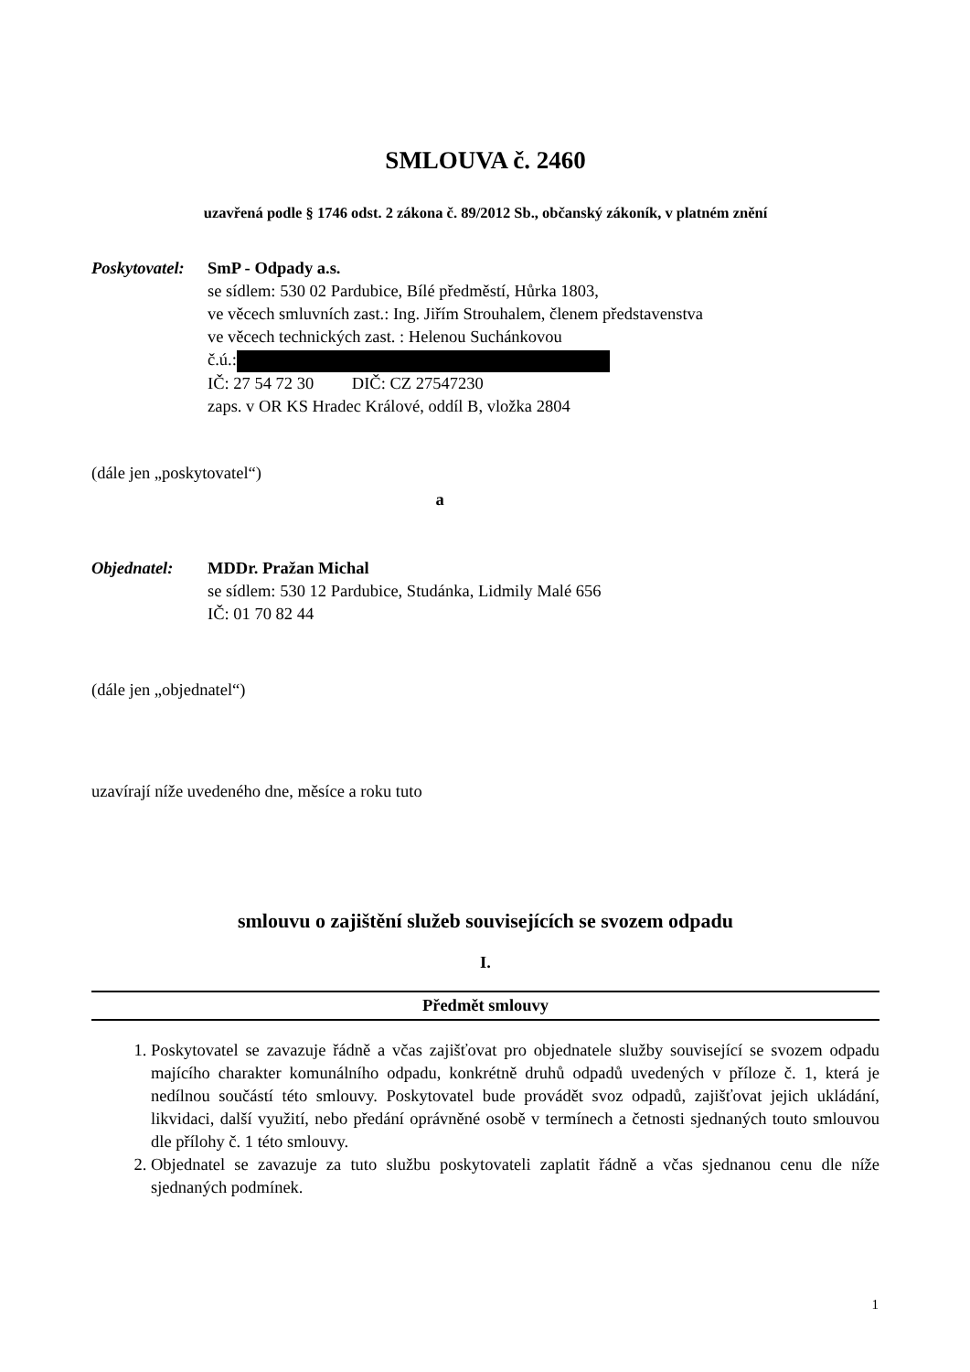SMLOUVA č. 2460
uzavřená podle § 1746 odst. 2 zákona č. 89/2012 Sb., občanský zákoník, v platném znění
Poskytovatel:
SmP - Odpady a.s.
se sídlem: 530 02 Pardubice, Bílé předměstí, Hůrka 1803,
ve věcech smluvních zast.: Ing. Jiřím Strouhalem, členem představenstva
ve věcech technických zast. : Helenou Suchánkovou
č.ú.:
IČ: 27 54 72 30 DIČ: CZ 27547230
zaps. v OR KS Hradec Králové, oddíl B, vložka 2804
(dále jen „poskytovatel“)
a
Objednatel: MDDr. Pražan Michal
se sídlem: 530 12 Pardubice, Studánka, Lidmily Malé 656
IČ: 01 70 82 44
(dále jen „objednatel“)
uzavírají níže uvedeného dne, měsíce a roku tuto
smlouvu o zajištění služeb souvisejících se svozem odpadu
I.
Předmět smlouvy
1. Poskytovatel se zavazuje řádně a včas zajišťovat pro objednatele služby související se svozem odpadu majícího charakter komunálního odpadu, konkrétně druhů odpadů uvedených v příloze č. 1, která je nedílnou součástí této smlouvy. Poskytovatel bude provádět svoz odpadů, zajišťovat jejich ukládání, likvidaci, další využití, nebo předání oprávněné osobě v termínech a četnosti sjednaných touto smlouvou dle přílohy č. 1 této smlouvy.
2. Objednatel se zavazuje za tuto službu poskytovateli zaplatit řádně a včas sjednanou cenu dle níže sjednaných podmínek.
1